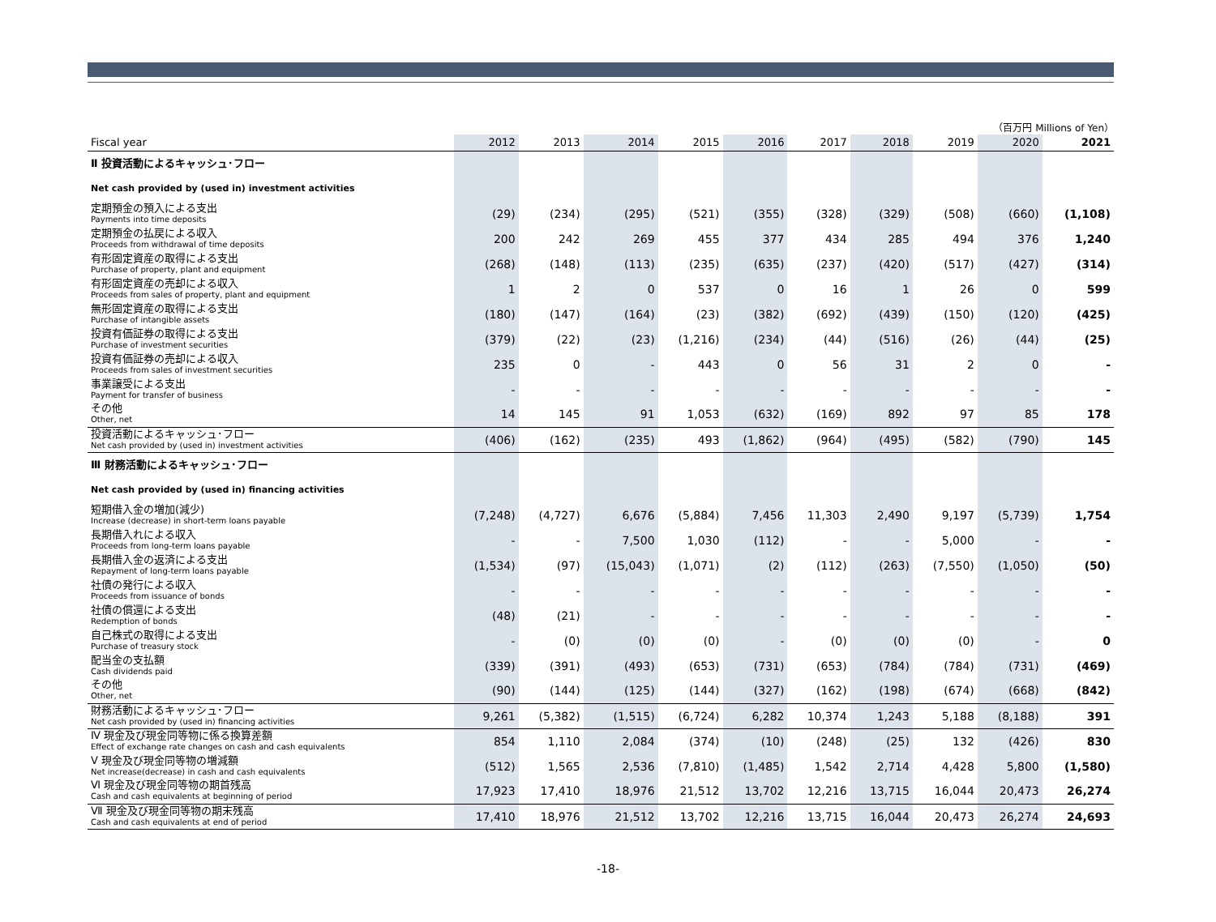（百万円 Millions of Yen）
| Fiscal year | 2012 | 2013 | 2014 | 2015 | 2016 | 2017 | 2018 | 2019 | 2020 | 2021 |
| --- | --- | --- | --- | --- | --- | --- | --- | --- | --- | --- |
| Ⅱ 投資活動によるキャッシュ･フロー | | | | | | | | | | |
| Net cash provided by (used in) investment activities | | | | | | | | | | |
| 定期預金の預入による支出 Payments into time deposits | (29) | (234) | (295) | (521) | (355) | (328) | (329) | (508) | (660) | (1,108) |
| 定期預金の払戻による収入 Proceeds from withdrawal of time deposits | 200 | 242 | 269 | 455 | 377 | 434 | 285 | 494 | 376 | 1,240 |
| 有形固定資産の取得による支出 Purchase of property, plant and equipment | (268) | (148) | (113) | (235) | (635) | (237) | (420) | (517) | (427) | (314) |
| 有形固定資産の売却による収入 Proceeds from sales of property, plant and equipment | 1 | 2 | 0 | 537 | 0 | 16 | 1 | 26 | 0 | 599 |
| 無形固定資産の取得による支出 Purchase of intangible assets | (180) | (147) | (164) | (23) | (382) | (692) | (439) | (150) | (120) | (425) |
| 投資有価証券の取得による支出 Purchase of investment securities | (379) | (22) | (23) | (1,216) | (234) | (44) | (516) | (26) | (44) | (25) |
| 投資有価証券の売却による収入 Proceeds from sales of investment securities | 235 | 0 | - | 443 | 0 | 56 | 31 | 2 | 0 | - |
| 事業譲受による支出 Payment for transfer of business | - | - | - | - | - | - | - | - | - | - |
| その他 Other, net | 14 | 145 | 91 | 1,053 | (632) | (169) | 892 | 97 | 85 | 178 |
| 投資活動によるキャッシュ･フロー Net cash provided by (used in) investment activities | (406) | (162) | (235) | 493 | (1,862) | (964) | (495) | (582) | (790) | 145 |
| Ⅲ 財務活動によるキャッシュ･フロー | | | | | | | | | | |
| Net cash provided by (used in) financing activities | | | | | | | | | | |
| 短期借入金の増加(減少) Increase (decrease) in short-term loans payable | (7,248) | (4,727) | 6,676 | (5,884) | 7,456 | 11,303 | 2,490 | 9,197 | (5,739) | 1,754 |
| 長期借入れによる収入 Proceeds from long-term loans payable | - | - | 7,500 | 1,030 | (112) | - | - | 5,000 | - | - |
| 長期借入金の返済による支出 Repayment of long-term loans payable | (1,534) | (97) | (15,043) | (1,071) | (2) | (112) | (263) | (7,550) | (1,050) | (50) |
| 社債の発行による収入 Proceeds from issuance of bonds | - | - | - | - | - | - | - | - | - | - |
| 社債の償還による支出 Redemption of bonds | (48) | (21) | - | - | - | - | - | - | - | - |
| 自己株式の取得による支出 Purchase of treasury stock | - | (0) | (0) | (0) | - | (0) | (0) | (0) | - | 0 |
| 配当金の支払額 Cash dividends paid | (339) | (391) | (493) | (653) | (731) | (653) | (784) | (784) | (731) | (469) |
| その他 Other, net | (90) | (144) | (125) | (144) | (327) | (162) | (198) | (674) | (668) | (842) |
| 財務活動によるキャッシュ･フロー Net cash provided by (used in) financing activities | 9,261 | (5,382) | (1,515) | (6,724) | 6,282 | 10,374 | 1,243 | 5,188 | (8,188) | 391 |
| Ⅳ 現金及び現金同等物に係る換算差額 Effect of exchange rate changes on cash and cash equivalents | 854 | 1,110 | 2,084 | (374) | (10) | (248) | (25) | 132 | (426) | 830 |
| Ⅴ 現金及び現金同等物の増減額 Net increase(decrease) in cash and cash equivalents | (512) | 1,565 | 2,536 | (7,810) | (1,485) | 1,542 | 2,714 | 4,428 | 5,800 | (1,580) |
| Ⅵ 現金及び現金同等物の期首残高 Cash and cash equivalents at beginning of period | 17,923 | 17,410 | 18,976 | 21,512 | 13,702 | 12,216 | 13,715 | 16,044 | 20,473 | 26,274 |
| Ⅶ 現金及び現金同等物の期末残高 Cash and cash equivalents at end of period | 17,410 | 18,976 | 21,512 | 13,702 | 12,216 | 13,715 | 16,044 | 20,473 | 26,274 | 24,693 |
-18-